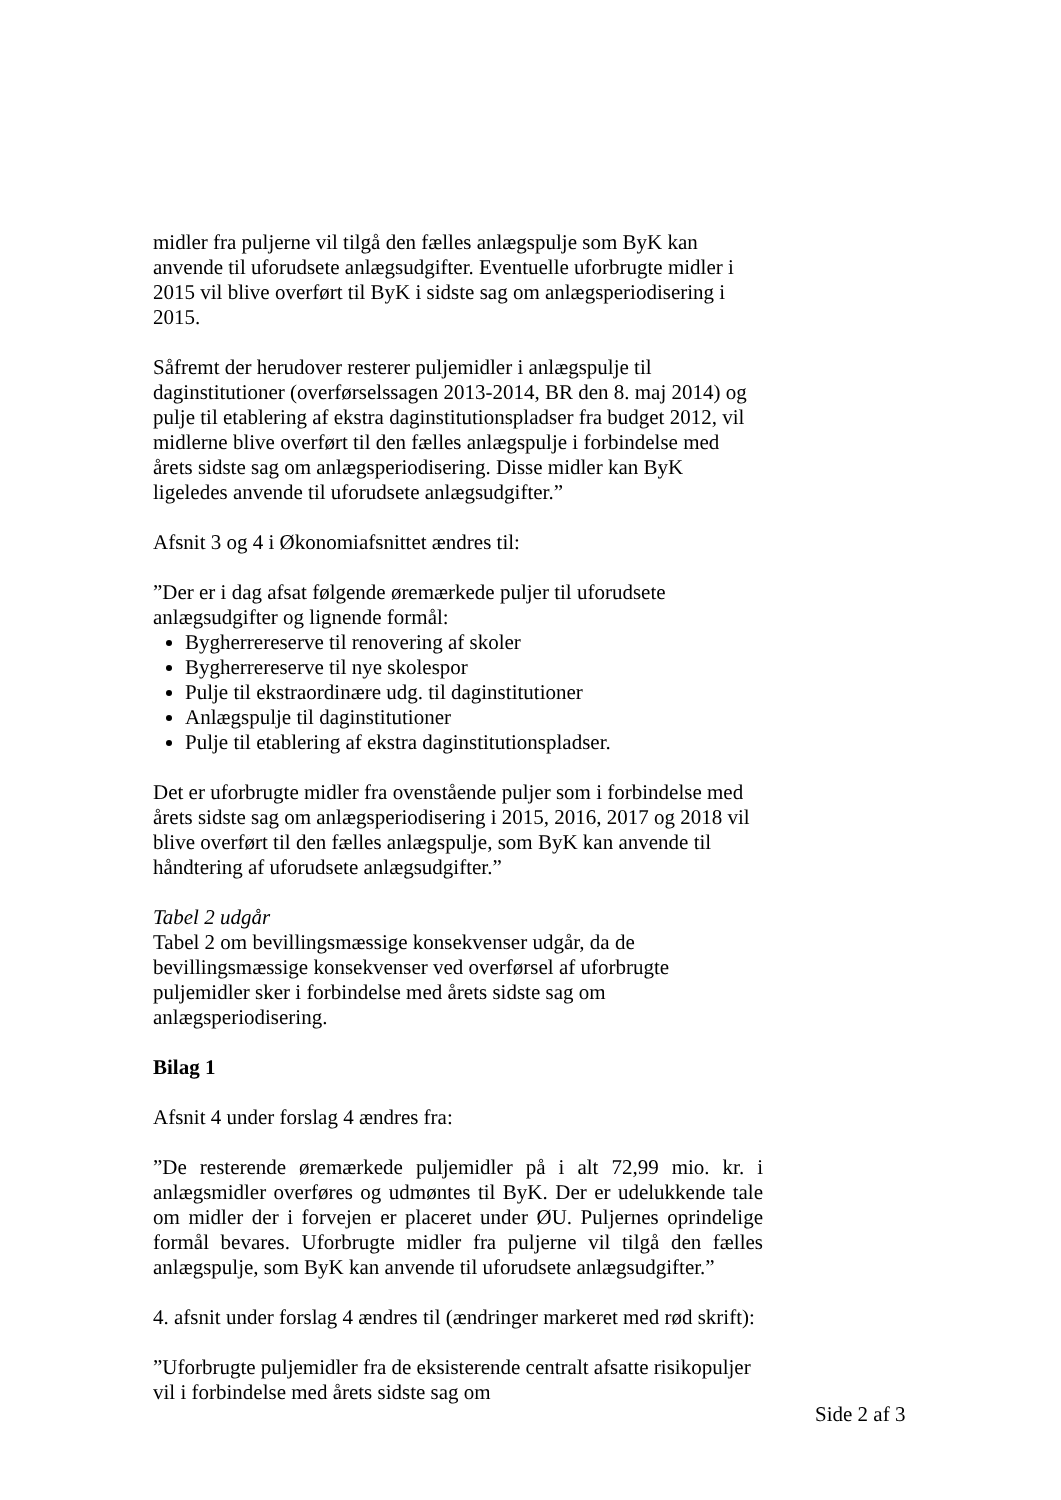midler fra puljerne vil tilgå den fælles anlægspulje som ByK kan anvende til uforudsete anlægsudgifter. Eventuelle uforbrugte midler i 2015 vil blive overført til ByK i sidste sag om anlægsperiodisering i 2015.
Såfremt der herudover resterer puljemidler i anlægspulje til daginstitutioner (overførselssagen 2013-2014, BR den 8. maj 2014) og pulje til etablering af ekstra daginstitutionspladser fra budget 2012, vil midlerne blive overført til den fælles anlægspulje i forbindelse med årets sidste sag om anlægsperiodisering. Disse midler kan ByK ligeledes anvende til uforudsete anlægsudgifter.”
Afsnit 3 og 4 i Økonomiafsnittet ændres til:
”Der er i dag afsat følgende øremærkede puljer til uforudsete anlægsudgifter og lignende formål:
Bygherrereserve til renovering af skoler
Bygherrereserve til nye skolespor
Pulje til ekstraordinære udg. til daginstitutioner
Anlægspulje til daginstitutioner
Pulje til etablering af ekstra daginstitutionspladser.
Det er uforbrugte midler fra ovenstående puljer som i forbindelse med årets sidste sag om anlægsperiodisering i 2015, 2016, 2017 og 2018 vil blive overført til den fælles anlægspulje, som ByK kan anvende til håndtering af uforudsete anlægsudgifter.”
Tabel 2 udgår
Tabel 2 om bevillingsmæssige konsekvenser udgår, da de bevillingsmæssige konsekvenser ved overførsel af uforbrugte puljemidler sker i forbindelse med årets sidste sag om anlægsperiodisering.
Bilag 1
Afsnit 4 under forslag 4 ændres fra:
”De resterende øremærkede puljemidler på i alt 72,99 mio. kr. i anlægsmidler overføres og udmøntes til ByK. Der er udelukkende tale om midler der i forvejen er placeret under ØU. Puljernes oprindelige formål bevares. Uforbrugte midler fra puljerne vil tilgå den fælles anlægspulje, som ByK kan anvende til uforudsete anlægsudgifter.”
4. afsnit under forslag 4 ændres til (ændringer markeret med rød skrift):
”Uforbrugte puljemidler fra de eksisterende centralt afsatte risikopuljer vil i forbindelse med årets sidste sag om
Side 2 af 3